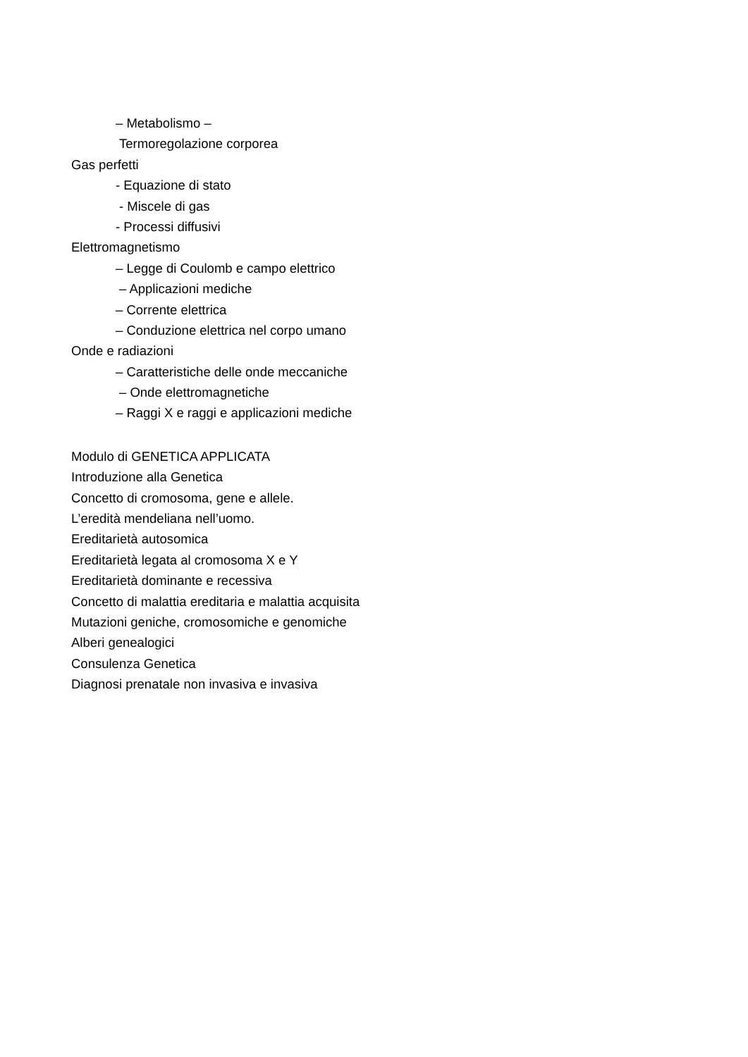– Metabolismo –
Termoregolazione corporea
Gas perfetti
- Equazione di stato
- Miscele di gas
- Processi diffusivi
Elettromagnetismo
– Legge di Coulomb e campo elettrico
– Applicazioni mediche
– Corrente elettrica
– Conduzione elettrica nel corpo umano
Onde e radiazioni
– Caratteristiche delle onde meccaniche
– Onde elettromagnetiche
– Raggi X e raggi e applicazioni mediche
Modulo di GENETICA APPLICATA
Introduzione alla Genetica
Concetto di cromosoma, gene e allele.
L’eredità mendeliana nell’uomo.
Ereditarietà autosomica
Ereditarietà legata al cromosoma X e Y
Ereditarietà dominante e recessiva
Concetto di malattia ereditaria e malattia acquisita
Mutazioni geniche, cromosomiche e genomiche
Alberi genealogici
Consulenza Genetica
Diagnosi prenatale non invasiva e invasiva